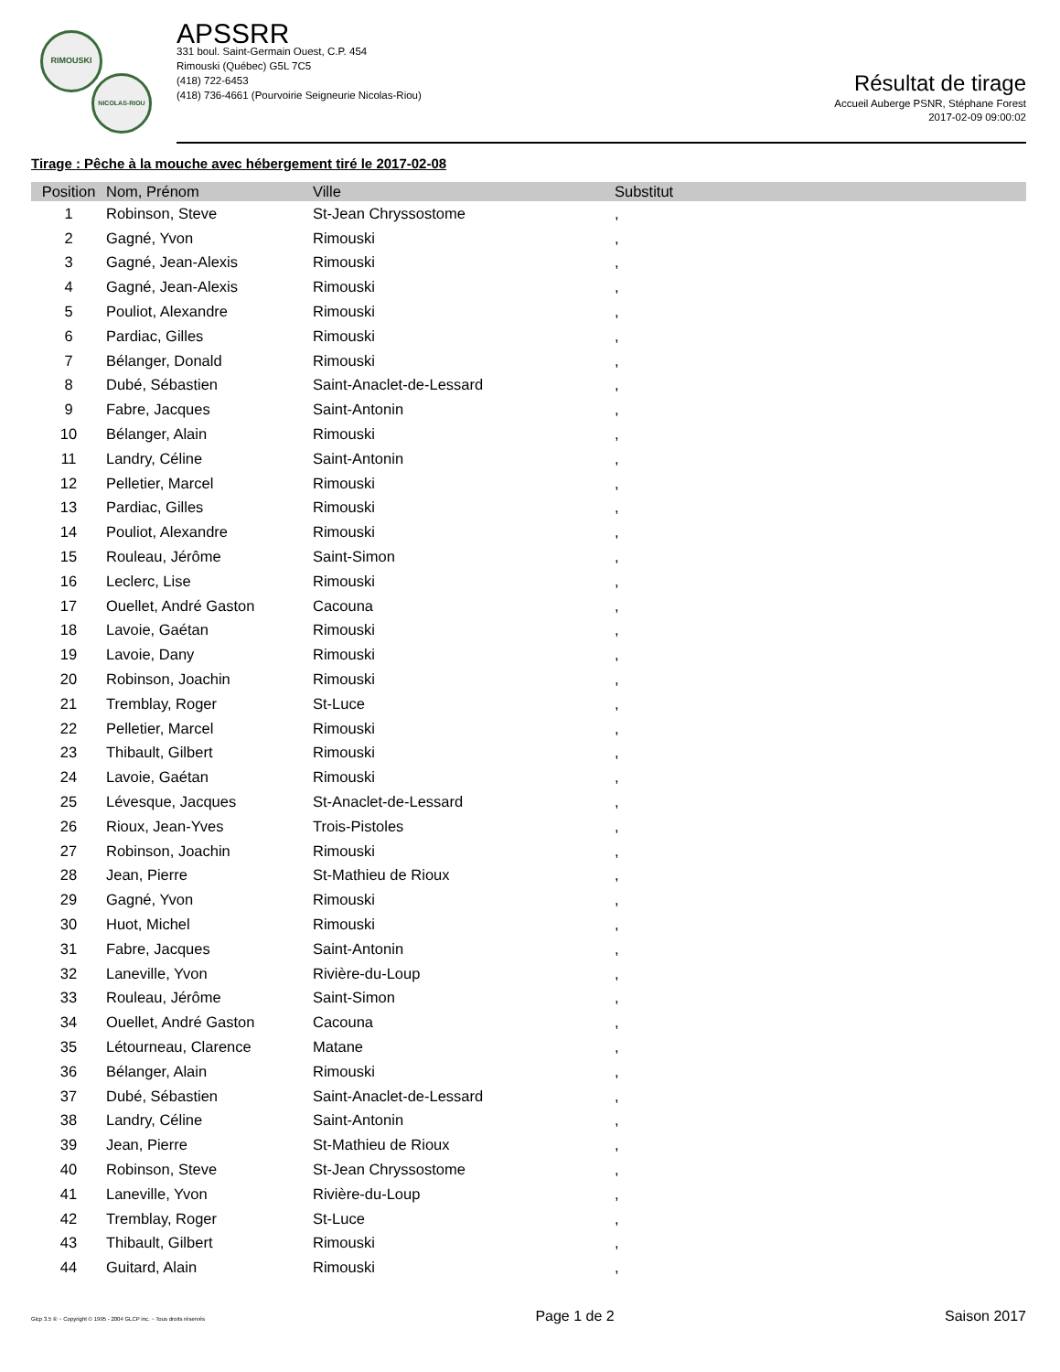RIMOUSKI
NICOLAS-RIOU
APSSRR
331 boul. Saint-Germain Ouest, C.P. 454
Rimouski (Québec) G5L 7C5
(418) 722-6453
(418) 736-4661 (Pourvoirie Seigneurie Nicolas-Riou)
Résultat de tirage
Accueil Auberge PSNR, Stéphane Forest
2017-02-09 09:00:02
Tirage : Pêche à la mouche avec hébergement tiré le 2017-02-08
| Position | Nom, Prénom | Ville | Substitut |
| --- | --- | --- | --- |
| 1 | Robinson, Steve | St-Jean Chryssostome | , |
| 2 | Gagné, Yvon | Rimouski | , |
| 3 | Gagné, Jean-Alexis | Rimouski | , |
| 4 | Gagné, Jean-Alexis | Rimouski | , |
| 5 | Pouliot, Alexandre | Rimouski | , |
| 6 | Pardiac, Gilles | Rimouski | , |
| 7 | Bélanger, Donald | Rimouski | , |
| 8 | Dubé, Sébastien | Saint-Anaclet-de-Lessard | , |
| 9 | Fabre, Jacques | Saint-Antonin | , |
| 10 | Bélanger, Alain | Rimouski | , |
| 11 | Landry, Céline | Saint-Antonin | , |
| 12 | Pelletier, Marcel | Rimouski | , |
| 13 | Pardiac, Gilles | Rimouski | , |
| 14 | Pouliot, Alexandre | Rimouski | , |
| 15 | Rouleau, Jérôme | Saint-Simon | , |
| 16 | Leclerc, Lise | Rimouski | , |
| 17 | Ouellet, André Gaston | Cacouna | , |
| 18 | Lavoie, Gaétan | Rimouski | , |
| 19 | Lavoie, Dany | Rimouski | , |
| 20 | Robinson, Joachin | Rimouski | , |
| 21 | Tremblay, Roger | St-Luce | , |
| 22 | Pelletier, Marcel | Rimouski | , |
| 23 | Thibault, Gilbert | Rimouski | , |
| 24 | Lavoie, Gaétan | Rimouski | , |
| 25 | Lévesque, Jacques | St-Anaclet-de-Lessard | , |
| 26 | Rioux, Jean-Yves | Trois-Pistoles | , |
| 27 | Robinson, Joachin | Rimouski | , |
| 28 | Jean, Pierre | St-Mathieu de Rioux | , |
| 29 | Gagné, Yvon | Rimouski | , |
| 30 | Huot, Michel | Rimouski | , |
| 31 | Fabre, Jacques | Saint-Antonin | , |
| 32 | Laneville, Yvon | Rivière-du-Loup | , |
| 33 | Rouleau, Jérôme | Saint-Simon | , |
| 34 | Ouellet, André Gaston | Cacouna | , |
| 35 | Létourneau, Clarence | Matane | , |
| 36 | Bélanger, Alain | Rimouski | , |
| 37 | Dubé, Sébastien | Saint-Anaclet-de-Lessard | , |
| 38 | Landry, Céline | Saint-Antonin | , |
| 39 | Jean, Pierre | St-Mathieu de Rioux | , |
| 40 | Robinson, Steve | St-Jean Chryssostome | , |
| 41 | Laneville, Yvon | Rivière-du-Loup | , |
| 42 | Tremblay, Roger | St-Luce | , |
| 43 | Thibault, Gilbert | Rimouski | , |
| 44 | Guitard, Alain | Rimouski | , |
Glcp 3.5 ® ~ Copyright © 1995 - 2004 GLCP inc. ~ Tous droits réservés Page 1 de 2 Saison 2017